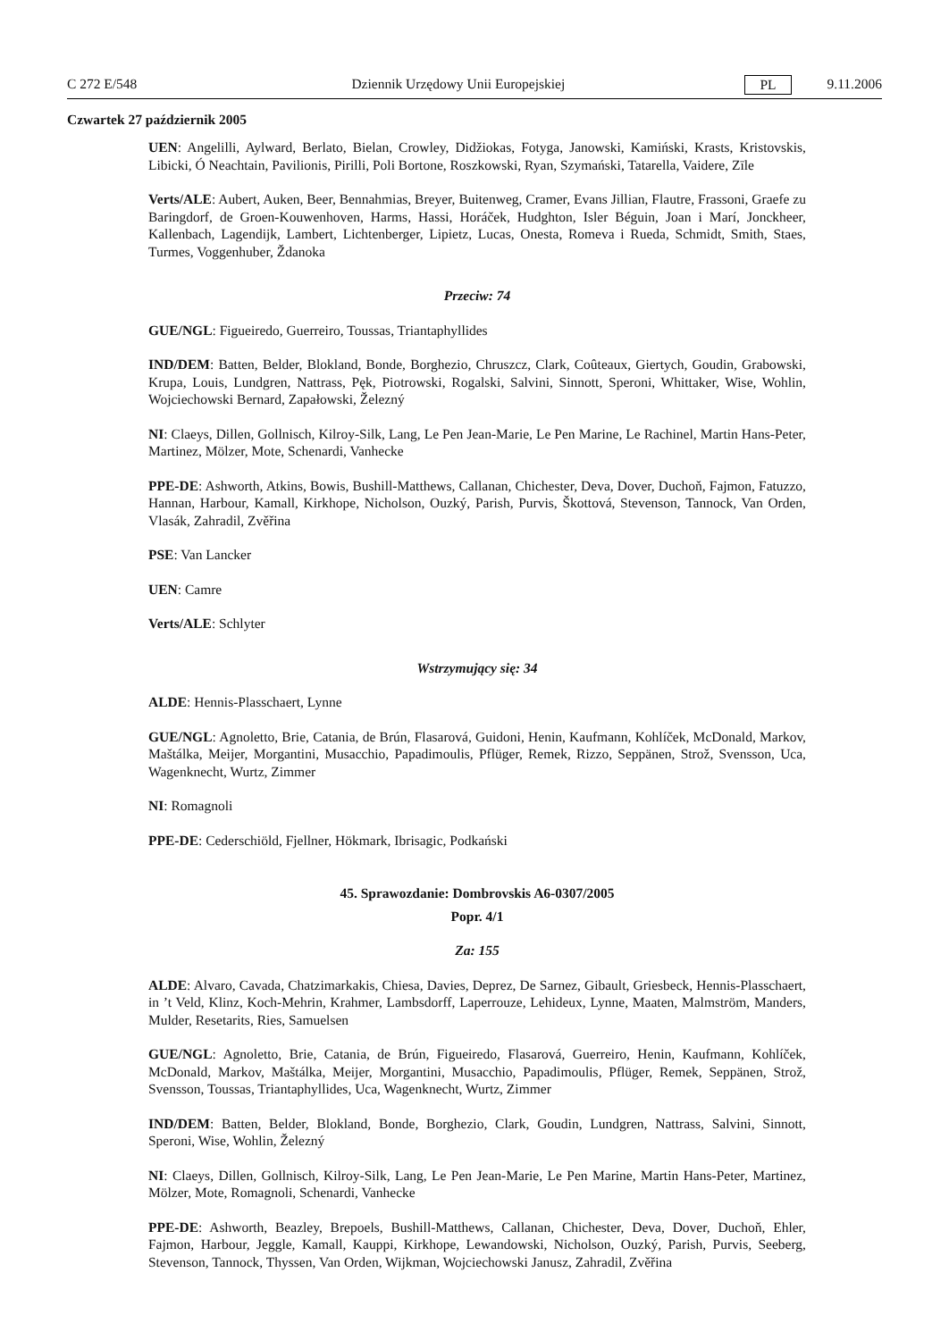C 272 E/548 Dziennik Urzędowy Unii Europejskiej PL 9.11.2006
Czwartek 27 październik 2005
UEN: Angelilli, Aylward, Berlato, Bielan, Crowley, Didžiokas, Fotyga, Janowski, Kamiński, Krasts, Kristovskis, Libicki, Ó Neachtain, Pavilionis, Pirilli, Poli Bortone, Roszkowski, Ryan, Szymański, Tatarella, Vaidere, Zīle
Verts/ALE: Aubert, Auken, Beer, Bennahmias, Breyer, Buitenweg, Cramer, Evans Jillian, Flautre, Frassoni, Graefe zu Baringdorf, de Groen-Kouwenhoven, Harms, Hassi, Horáček, Hudghton, Isler Béguin, Joan i Marí, Jonckheer, Kallenbach, Lagendijk, Lambert, Lichtenberger, Lipietz, Lucas, Onesta, Romeva i Rueda, Schmidt, Smith, Staes, Turmes, Voggenhuber, Ždanoka
Przeciw: 74
GUE/NGL: Figueiredo, Guerreiro, Toussas, Triantaphyllides
IND/DEM: Batten, Belder, Blokland, Bonde, Borghezio, Chruszcz, Clark, Coûteaux, Giertych, Goudin, Grabowski, Krupa, Louis, Lundgren, Nattrass, Pęk, Piotrowski, Rogalski, Salvini, Sinnott, Speroni, Whittaker, Wise, Wohlin, Wojciechowski Bernard, Zapałowski, Železný
NI: Claeys, Dillen, Gollnisch, Kilroy-Silk, Lang, Le Pen Jean-Marie, Le Pen Marine, Le Rachinel, Martin Hans-Peter, Martinez, Mölzer, Mote, Schenardi, Vanhecke
PPE-DE: Ashworth, Atkins, Bowis, Bushill-Matthews, Callanan, Chichester, Deva, Dover, Duchoň, Fajmon, Fatuzzo, Hannan, Harbour, Kamall, Kirkhope, Nicholson, Ouzký, Parish, Purvis, Škottová, Stevenson, Tannock, Van Orden, Vlasák, Zahradil, Zvěřina
PSE: Van Lancker
UEN: Camre
Verts/ALE: Schlyter
Wstrzymujący się: 34
ALDE: Hennis-Plasschaert, Lynne
GUE/NGL: Agnoletto, Brie, Catania, de Brún, Flasarová, Guidoni, Henin, Kaufmann, Kohlíček, McDonald, Markov, Maštálka, Meijer, Morgantini, Musacchio, Papadimoulis, Pflüger, Remek, Rizzo, Seppänen, Strož, Svensson, Uca, Wagenknecht, Wurtz, Zimmer
NI: Romagnoli
PPE-DE: Cederschiöld, Fjellner, Hökmark, Ibrisagic, Podkański
45. Sprawozdanie: Dombrovskis A6-0307/2005
Popr. 4/1
Za: 155
ALDE: Alvaro, Cavada, Chatzimarkakis, Chiesa, Davies, Deprez, De Sarnez, Gibault, Griesbeck, Hennis-Plasschaert, in ’t Veld, Klinz, Koch-Mehrin, Krahmer, Lambsdorff, Laperrouze, Lehideux, Lynne, Maaten, Malmström, Manders, Mulder, Resetarits, Ries, Samuelsen
GUE/NGL: Agnoletto, Brie, Catania, de Brún, Figueiredo, Flasarová, Guerreiro, Henin, Kaufmann, Kohlíček, McDonald, Markov, Maštálka, Meijer, Morgantini, Musacchio, Papadimoulis, Pflüger, Remek, Seppänen, Strož, Svensson, Toussas, Triantaphyllides, Uca, Wagenknecht, Wurtz, Zimmer
IND/DEM: Batten, Belder, Blokland, Bonde, Borghezio, Clark, Goudin, Lundgren, Nattrass, Salvini, Sinnott, Speroni, Wise, Wohlin, Železný
NI: Claeys, Dillen, Gollnisch, Kilroy-Silk, Lang, Le Pen Jean-Marie, Le Pen Marine, Martin Hans-Peter, Martinez, Mölzer, Mote, Romagnoli, Schenardi, Vanhecke
PPE-DE: Ashworth, Beazley, Brepoels, Bushill-Matthews, Callanan, Chichester, Deva, Dover, Duchoň, Ehler, Fajmon, Harbour, Jeggle, Kamall, Kauppi, Kirkhope, Lewandowski, Nicholson, Ouzký, Parish, Purvis, Seeberg, Stevenson, Tannock, Thyssen, Van Orden, Wijkman, Wojciechowski Janusz, Zahradil, Zvěřina